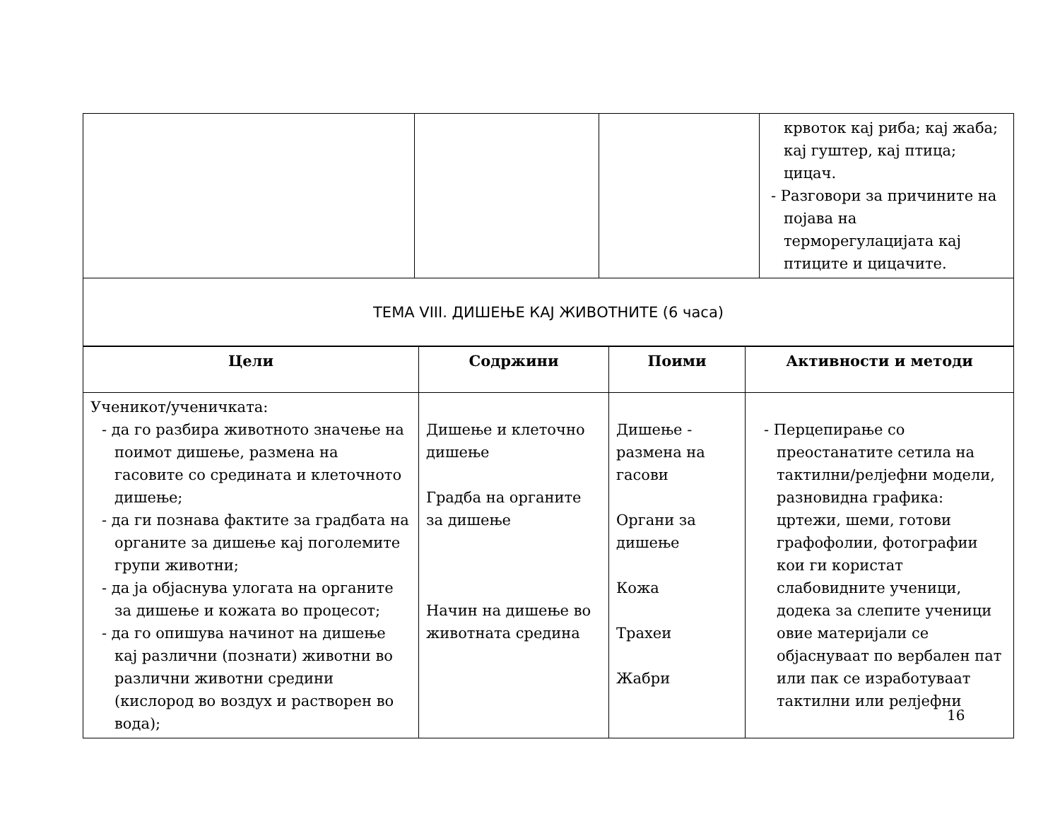| | | | крвоток кај риба; кај жаба; кај гуштер, кај птица; цицач. - Разговори за причините на појава на терморегулацијата кај птиците и цицачите. |
| ТЕМА VIII. ДИШЕЊЕ КАЈ ЖИВОТНИТЕ (6 часа) | | | |
| Цели | Содржини | Поими | Активности и методи |
| --- | --- | --- | --- |
| Ученикот/ученичката: - да го разбира животното значење на поимот дишење, размена на гасовите со средината и клеточното дишење; - да ги познава фактите за градбата на органите за дишење кај поголемите групи животни; - да ја објаснува улогата на органите за дишење и кожата во процесот; - да го опишува начинот на дишење кај различни (познати) животни во различни животни средини (кислород во воздух и растворен во вода); | Дишење и клеточно дишење Градба на органите за дишење Начин на дишење во животната средина | Дишење - размена на гасови Органи за дишење Кожа Трахеи Жабри | - Перцепирање со преостанатите сетила на тактилни/релјефни модели, разновидна графика: цртежи, шеми, готови графофолии, фотографии кои ги користат слабовидните ученици, додека за слепите ученици овие материјали се објаснуваат по вербален пат или пак се изработуваат тактилни или релјефни |
16